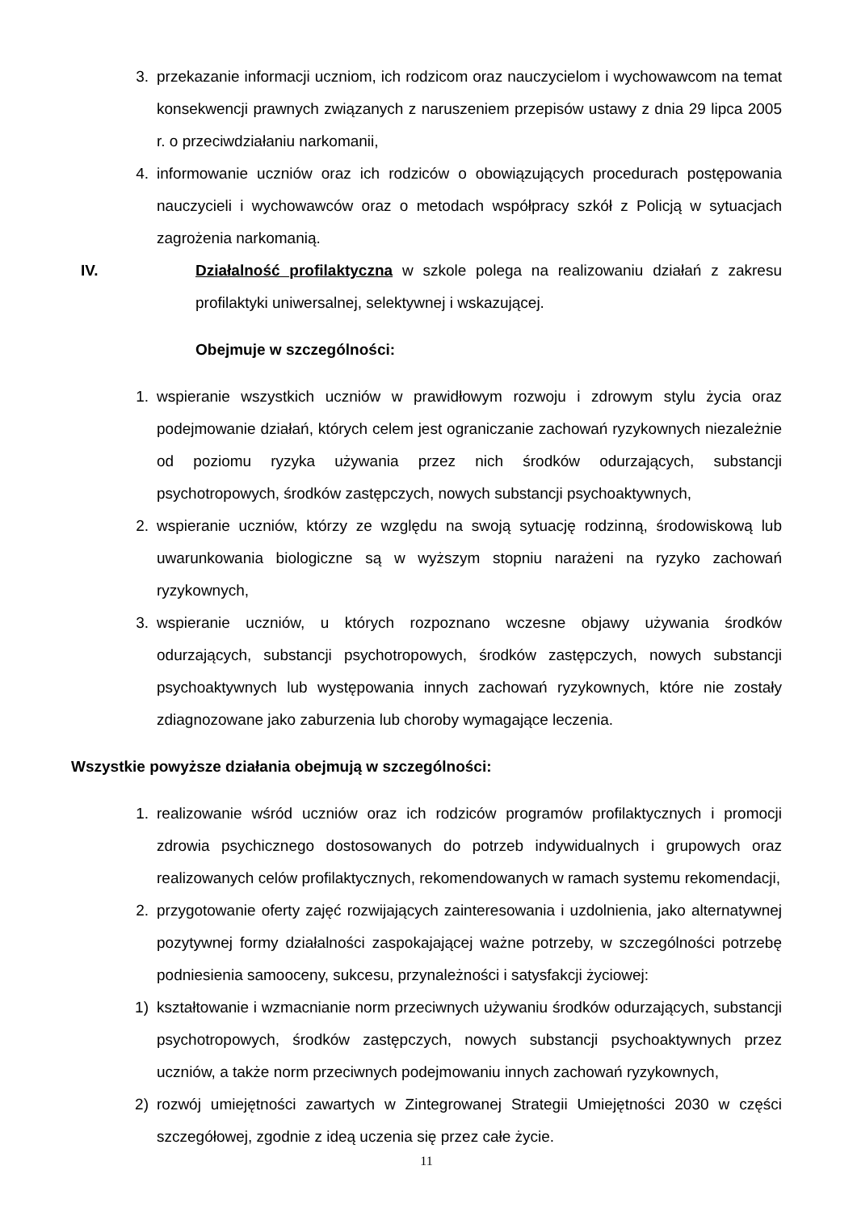3. przekazanie informacji uczniom, ich rodzicom oraz nauczycielom i wychowawcom na temat konsekwencji prawnych związanych z naruszeniem przepisów ustawy z dnia 29 lipca 2005 r. o przeciwdziałaniu narkomanii,
4. informowanie uczniów oraz ich rodziców o obowiązujących procedurach postępowania nauczycieli i wychowawców oraz o metodach współpracy szkół z Policją w sytuacjach zagrożenia narkomanią.
IV. Działalność profilaktyczna w szkole polega na realizowaniu działań z zakresu profilaktyki uniwersalnej, selektywnej i wskazującej.
Obejmuje w szczególności:
1. wspieranie wszystkich uczniów w prawidłowym rozwoju i zdrowym stylu życia oraz podejmowanie działań, których celem jest ograniczanie zachowań ryzykownych niezależnie od poziomu ryzyka używania przez nich środków odurzających, substancji psychotropowych, środków zastępczych, nowych substancji psychoaktywnych,
2. wspieranie uczniów, którzy ze względu na swoją sytuację rodzinną, środowiskową lub uwarunkowania biologiczne są w wyższym stopniu narażeni na ryzyko zachowań ryzykownych,
3. wspieranie uczniów, u których rozpoznano wczesne objawy używania środków odurzających, substancji psychotropowych, środków zastępczych, nowych substancji psychoaktywnych lub występowania innych zachowań ryzykownych, które nie zostały zdiagnozowane jako zaburzenia lub choroby wymagające leczenia.
Wszystkie powyższe działania obejmują w szczególności:
1. realizowanie wśród uczniów oraz ich rodziców programów profilaktycznych i promocji zdrowia psychicznego dostosowanych do potrzeb indywidualnych i grupowych oraz realizowanych celów profilaktycznych, rekomendowanych w ramach systemu rekomendacji,
2. przygotowanie oferty zajęć rozwijających zainteresowania i uzdolnienia, jako alternatywnej pozytywnej formy działalności zaspokajającej ważne potrzeby, w szczególności potrzebę podniesienia samooceny, sukcesu, przynależności i satysfakcji życiowej:
1) kształtowanie i wzmacnianie norm przeciwnych używaniu środków odurzających, substancji psychotropowych, środków zastępczych, nowych substancji psychoaktywnych przez uczniów, a także norm przeciwnych podejmowaniu innych zachowań ryzykownych,
2) rozwój umiejętności zawartych w Zintegrowanej Strategii Umiejętności 2030 w części szczegółowej, zgodnie z ideą uczenia się przez całe życie.
11